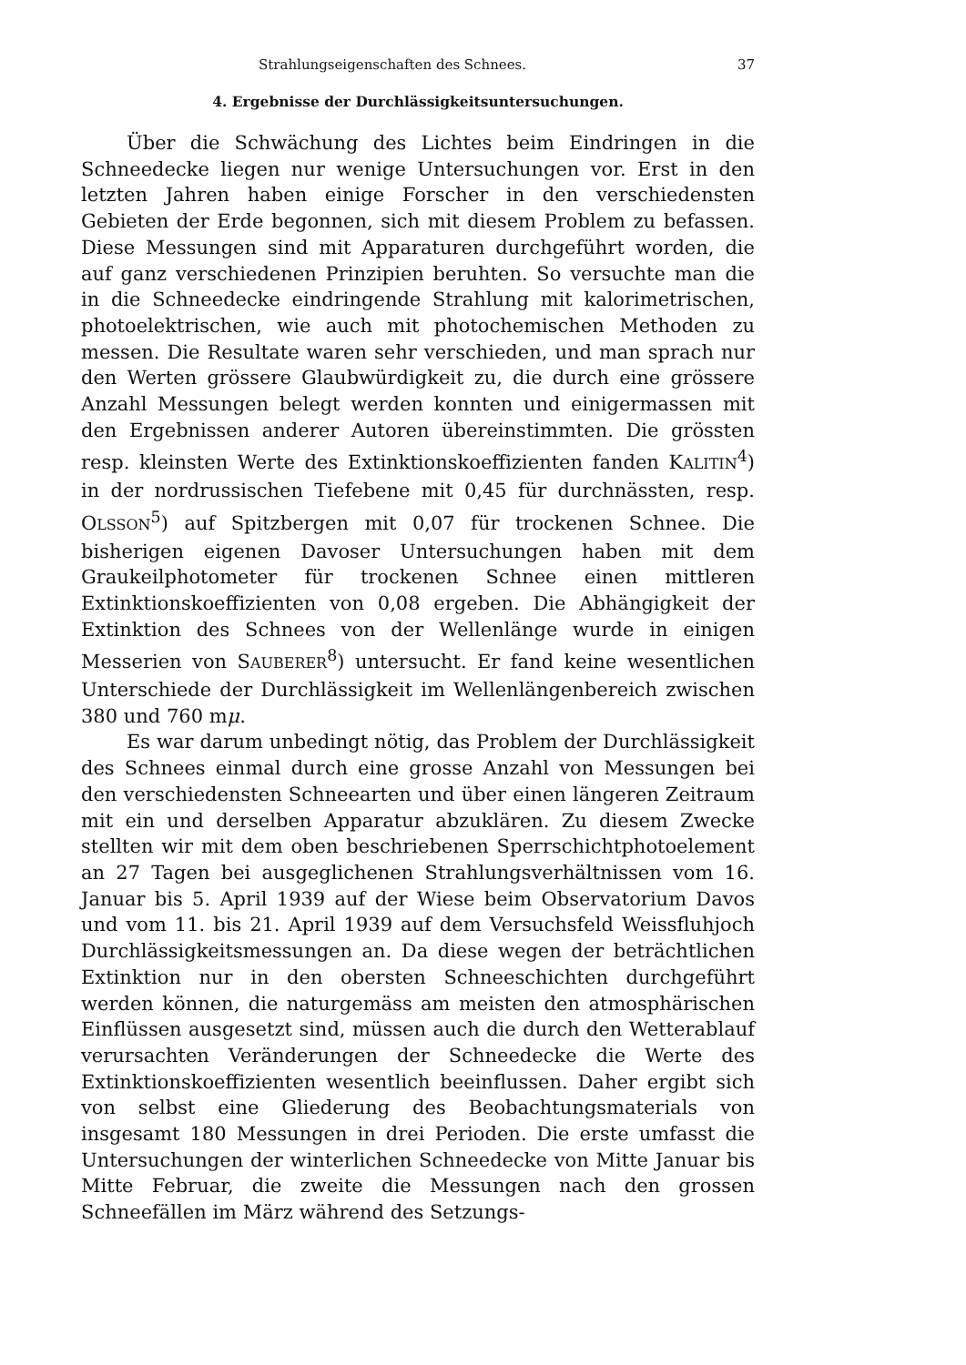Strahlungseigenschaften des Schnees. 37
4. Ergebnisse der Durchlässigkeitsuntersuchungen.
Über die Schwächung des Lichtes beim Eindringen in die Schneedecke liegen nur wenige Untersuchungen vor. Erst in den letzten Jahren haben einige Forscher in den verschiedensten Gebieten der Erde begonnen, sich mit diesem Problem zu befassen. Diese Messungen sind mit Apparaturen durchgeführt worden, die auf ganz verschiedenen Prinzipien beruhten. So versuchte man die in die Schneedecke eindringende Strahlung mit kalorimetrischen, photoelektrischen, wie auch mit photochemischen Methoden zu messen. Die Resultate waren sehr verschieden, und man sprach nur den Werten grössere Glaubwürdigkeit zu, die durch eine grössere Anzahl Messungen belegt werden konnten und einigermassen mit den Ergebnissen anderer Autoren übereinstimmten. Die grössten resp. kleinsten Werte des Extinktionskoeffizienten fanden KALITIN<sup>4</sup>) in der nordrussischen Tiefebene mit 0,45 für durchnässten, resp. OLSSON<sup>5</sup>) auf Spitzbergen mit 0,07 für trockenen Schnee. Die bisherigen eigenen Davoser Untersuchungen haben mit dem Graukeilphotometer für trockenen Schnee einen mittleren Extinktionskoeffizienten von 0,08 ergeben. Die Abhängigkeit der Extinktion des Schnees von der Wellenlänge wurde in einigen Messerien von SAUBERER<sup>8</sup>) untersucht. Er fand keine wesentlichen Unterschiede der Durchlässigkeit im Wellenlängenbereich zwischen 380 und 760 mμ.
Es war darum unbedingt nötig, das Problem der Durchlässigkeit des Schnees einmal durch eine grosse Anzahl von Messungen bei den verschiedensten Schneearten und über einen längeren Zeitraum mit ein und derselben Apparatur abzuklären. Zu diesem Zwecke stellten wir mit dem oben beschriebenen Sperrschichtphotoelement an 27 Tagen bei ausgeglichenen Strahlungsverhältnissen vom 16. Januar bis 5. April 1939 auf der Wiese beim Observatorium Davos und vom 11. bis 21. April 1939 auf dem Versuchsfeld Weissfluhjoch Durchlässigkeitsmessungen an. Da diese wegen der beträchtlichen Extinktion nur in den obersten Schneeschichten durchgeführt werden können, die naturgemäss am meisten den atmosphärischen Einflüssen ausgesetzt sind, müssen auch die durch den Wetterablauf verursachten Veränderungen der Schneedecke die Werte des Extinktionskoeffizienten wesentlich beeinflussen. Daher ergibt sich von selbst eine Gliederung des Beobachtungsmaterials von insgesamt 180 Messungen in drei Perioden. Die erste umfasst die Untersuchungen der winterlichen Schneedecke von Mitte Januar bis Mitte Februar, die zweite die Messungen nach den grossen Schneefällen im März während des Setzungs-